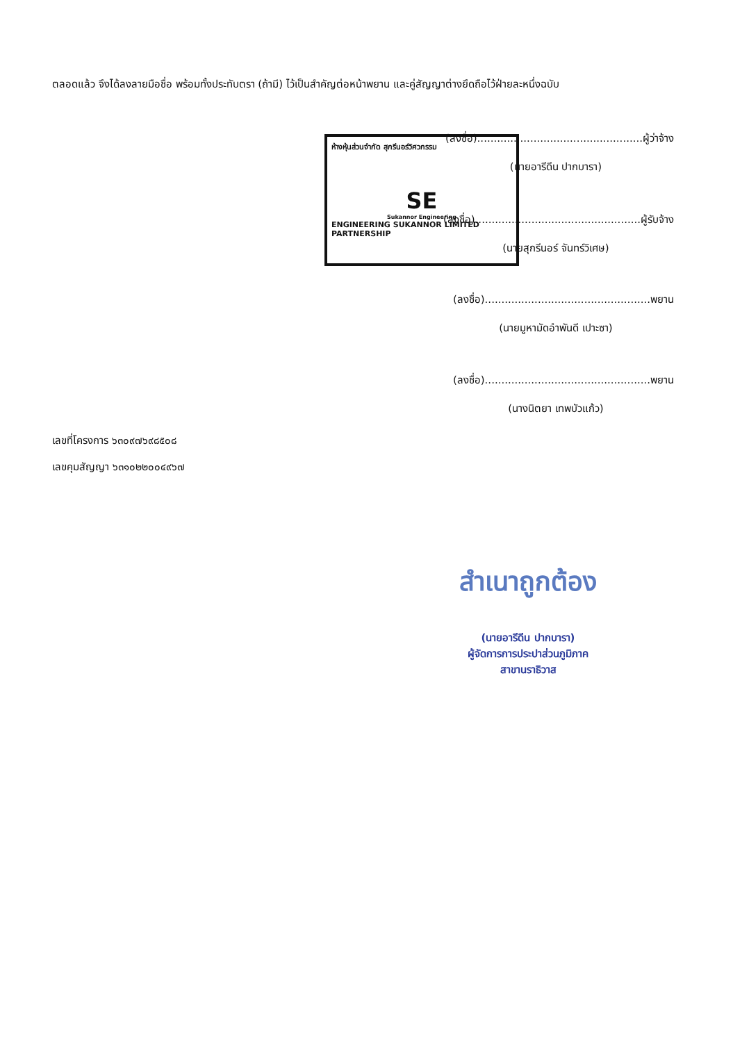ตลอดแล้ว จึงได้ลงลายมือชื่อ พร้อมทั้งประทับตรา (ถ้ามี) ไว้เป็นสำคัญต่อหน้าพยาน และคู่สัญญาต่างยึดถือไว้ฝ่ายละหนึ่งฉบับ
(ลงชื่อ)..................................................ผู้ว่าจ้าง
(นายอารีดีน ปากบารา)
(ลงชื่อ)..................................................ผู้รับจ้าง
(นายสุกรีนอร์ จันทร์วิเศษ)
(ลงชื่อ)..................................................พยาน
(นายมูหามัดอำพันดี เปาะซา)
(ลงชื่อ)..................................................พยาน
(นางนิตยา เทพบัวแก้ว)
ห้างหุ้นส่วนจำกัด สุกรีนอร์วิศวกรรม
SE
Sukannor Engineering
ENGINEERING SUKANNOR LIMITED PARTNERSHIP
เลขที่โครงการ ๖๓๐๙๗๖๙๘๕๐๘
เลขคุมสัญญา ๖๓๑๐๒๒๐๐๔๙๖๗
สำเนาถูกต้อง
(นายอารีดีน ปากบารา)
ผู้จัดการการประปาส่วนภูมิภาค
สาขานราธิวาส